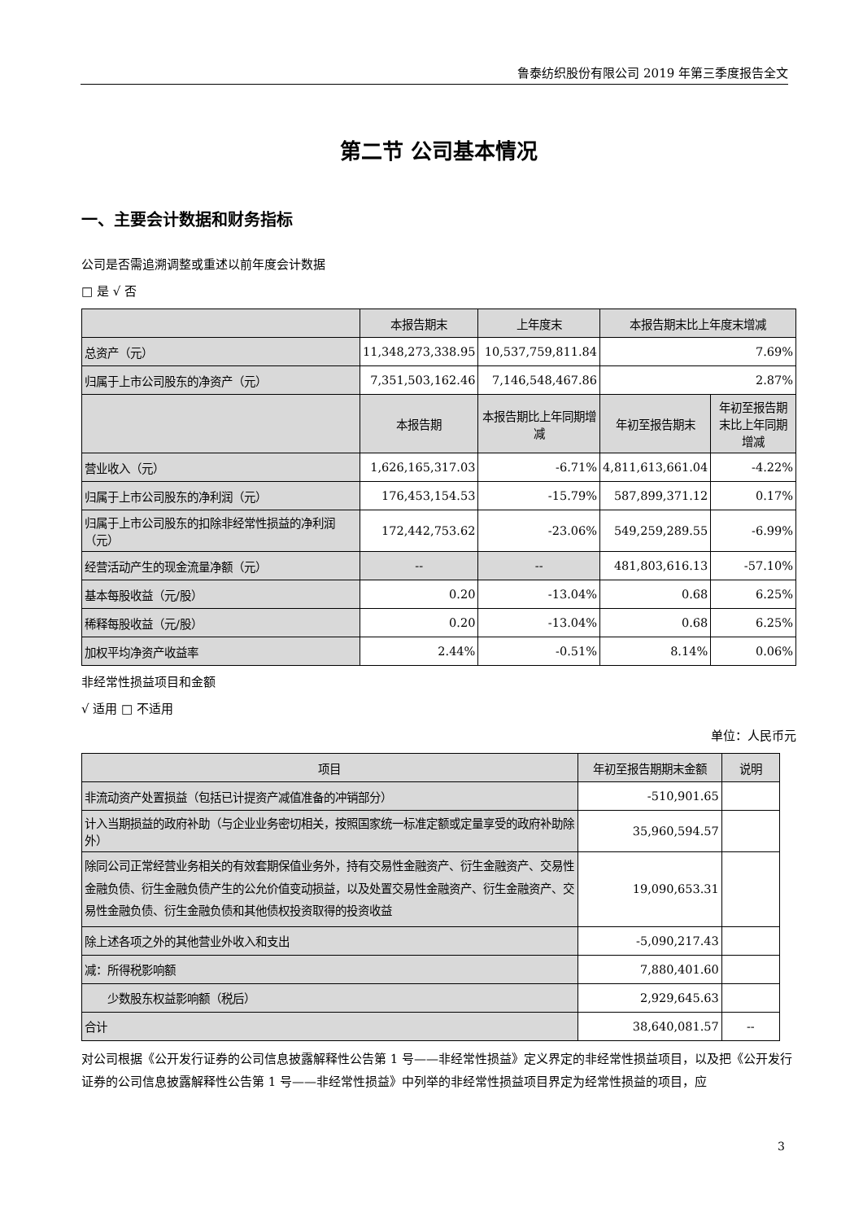鲁泰纺织股份有限公司 2019 年第三季度报告全文
第二节 公司基本情况
一、主要会计数据和财务指标
公司是否需追溯调整或重述以前年度会计数据
□ 是 √ 否
| | 本报告期末 | 上年度末 | 本报告期末比上年度末增减 | |
| 总资产（元） | 11,348,273,338.95 | 10,537,759,811.84 | 7.69% | |
| 归属于上市公司股东的净资产（元） | 7,351,503,162.46 | 7,146,548,467.86 | 2.87% | |
| | 本报告期 | 本报告期比上年同期增减 | 年初至报告期末 | 年初至报告期末比上年同期增减 |
| 营业收入（元） | 1,626,165,317.03 | -6.71% | 4,811,613,661.04 | -4.22% |
| 归属于上市公司股东的净利润（元） | 176,453,154.53 | -15.79% | 587,899,371.12 | 0.17% |
| 归属于上市公司股东的扣除非经常性损益的净利润（元） | 172,442,753.62 | -23.06% | 549,259,289.55 | -6.99% |
| 经营活动产生的现金流量净额（元） | -- | -- | 481,803,616.13 | -57.10% |
| 基本每股收益（元/股） | 0.20 | -13.04% | 0.68 | 6.25% |
| 稀释每股收益（元/股） | 0.20 | -13.04% | 0.68 | 6.25% |
| 加权平均净资产收益率 | 2.44% | -0.51% | 8.14% | 0.06% |
非经常性损益项目和金额
√ 适用 □ 不适用
单位：人民币元
| 项目 | 年初至报告期期末金额 | 说明 |
| 非流动资产处置损益（包括已计提资产减值准备的冲销部分） | -510,901.65 | |
| 计入当期损益的政府补助（与企业业务密切相关，按照国家统一标准定额或定量享受的政府补助除外） | 35,960,594.57 | |
| 除同公司正常经营业务相关的有效套期保值业务外，持有交易性金融资产、衍生金融资产、交易性金融负债、衍生金融负债产生的公允价值变动损益，以及处置交易性金融资产、衍生金融资产、交易性金融负债、衍生金融负债和其他债权投资取得的投资收益 | 19,090,653.31 | |
| 除上述各项之外的其他营业外收入和支出 | -5,090,217.43 | |
| 减：所得税影响额 | 7,880,401.60 | |
| 少数股东权益影响额（税后） | 2,929,645.63 | |
| 合计 | 38,640,081.57 | -- |
对公司根据《公开发行证券的公司信息披露解释性公告第 1 号——非经常性损益》定义界定的非经常性损益项目，以及把《公开发行证券的公司信息披露解释性公告第 1 号——非经常性损益》中列举的非经常性损益项目界定为经常性损益的项目，应
3